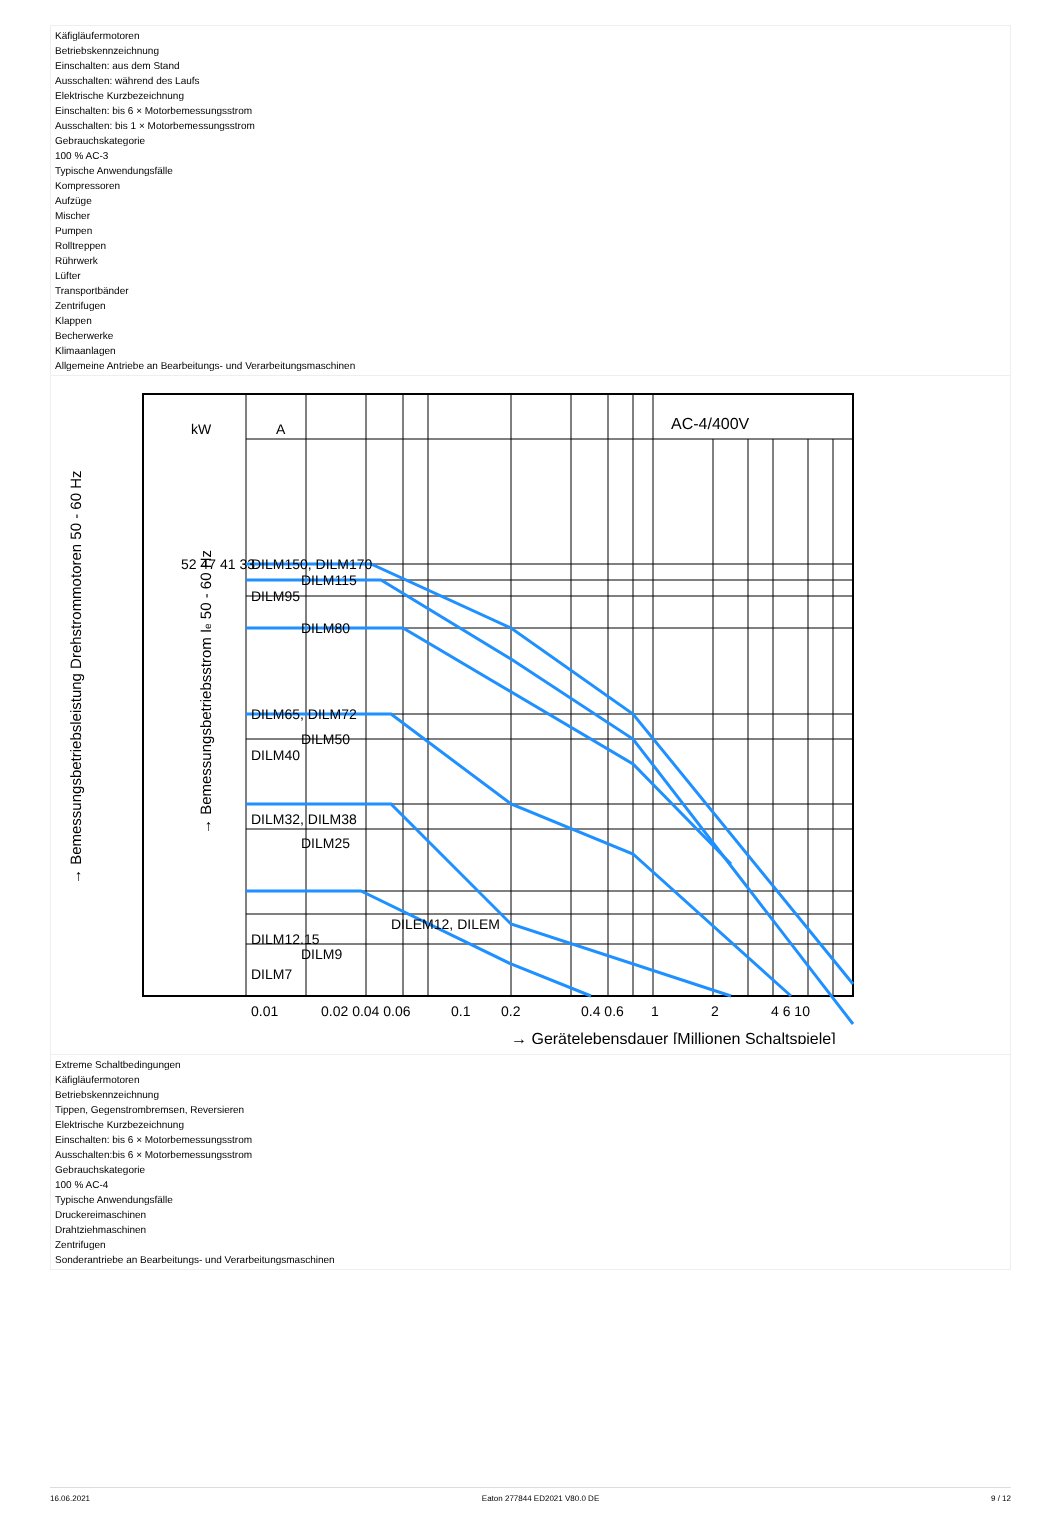Käfigläufermotoren
Betriebskennzeichnung
Einschalten: aus dem Stand
Ausschalten: während des Laufs
Elektrische Kurzbezeichnung
Einschalten: bis 6 × Motorbemessungsstrom
Ausschalten: bis 1 × Motorbemessungsstrom
Gebrauchskategorie
100 % AC-3
Typische Anwendungsfälle
Kompressoren
Aufzüge
Mischer
Pumpen
Rolltreppen
Rührwerk
Lüfter
Transportbänder
Zentrifugen
Klappen
Becherwerke
Klimaanlagen
Allgemeine Antriebe an Bearbeitungs- und Verarbeitungsmaschinen
kW
A
AC-4/400V
DILM150, DILM170
DILM115
DILM95
DILM80
DILM65, DILM72
DILM50
DILM40
DILM32, DILM38
DILM25
DILM12.15
DILM9
DILM7
DILEM12, DILEM
52 47 41 33
0.01
0.02 0.04 0.06
0.1
0.2
0.4 0.6
1
2
4 6 10
→ Gerätelebensdauer [Millionen Schaltspiele]
→ Bemessungsbetriebsleistung Drehstrommotoren 50 - 60 Hz
→ Bemessungsbetriebsstrom Ie 50 - 60 Hz
Extreme Schaltbedingungen
Käfigläufermotoren
Betriebskennzeichnung
Tippen, Gegenstrombremsen, Reversieren
Elektrische Kurzbezeichnung
Einschalten: bis 6 × Motorbemessungsstrom
Ausschalten:bis 6 × Motorbemessungsstrom
Gebrauchskategorie
100 % AC-4
Typische Anwendungsfälle
Druckereimaschinen
Drahtziehmaschinen
Zentrifugen
Sonderantriebe an Bearbeitungs- und Verarbeitungsmaschinen
16.06.2021 Eaton 277844 ED2021 V80.0 DE 9 / 12